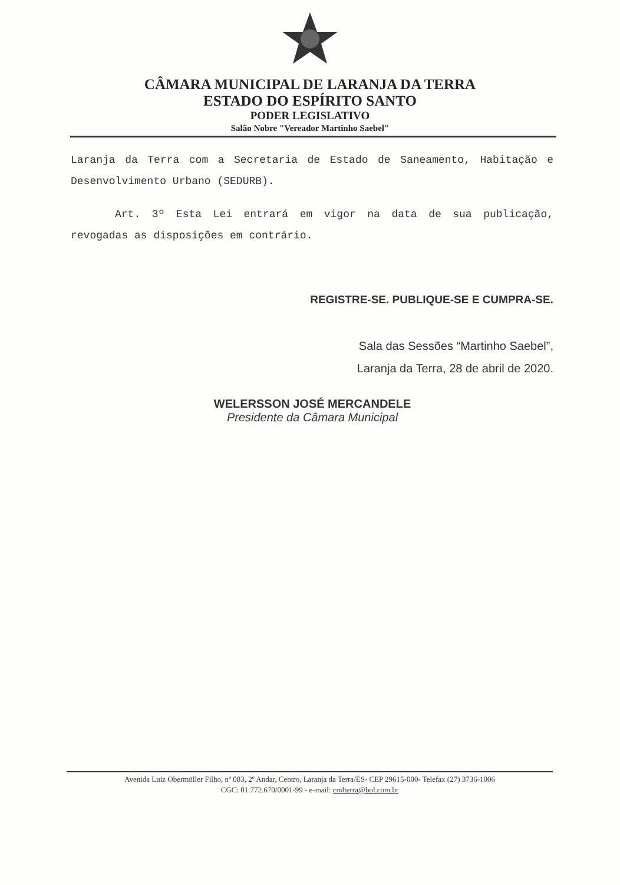CÂMARA MUNICIPAL DE LARANJA DA TERRA
ESTADO DO ESPÍRITO SANTO
PODER LEGISLATIVO
Salão Nobre "Vereador Martinho Saebel"
Laranja da Terra com a Secretaria de Estado de Saneamento, Habitação e Desenvolvimento Urbano (SEDURB).
Art. 3º Esta Lei entrará em vigor na data de sua publicação, revogadas as disposições em contrário.
REGISTRE-SE. PUBLIQUE-SE E CUMPRA-SE.
Sala das Sessões “Martinho Saebel”,
Laranja da Terra, 28 de abril de 2020.
WELERSSON JOSÉ MERCANDELE
Presidente da Câmara Municipal
Avenida Luiz Obermüller Filho, nº 083, 2º Andar, Centro, Laranja da Terra/ES- CEP 29615-000- Telefax (27) 3736-1006
CGC: 01.772.670/0001-99 - e-mail: cmlterra@bol.com.br